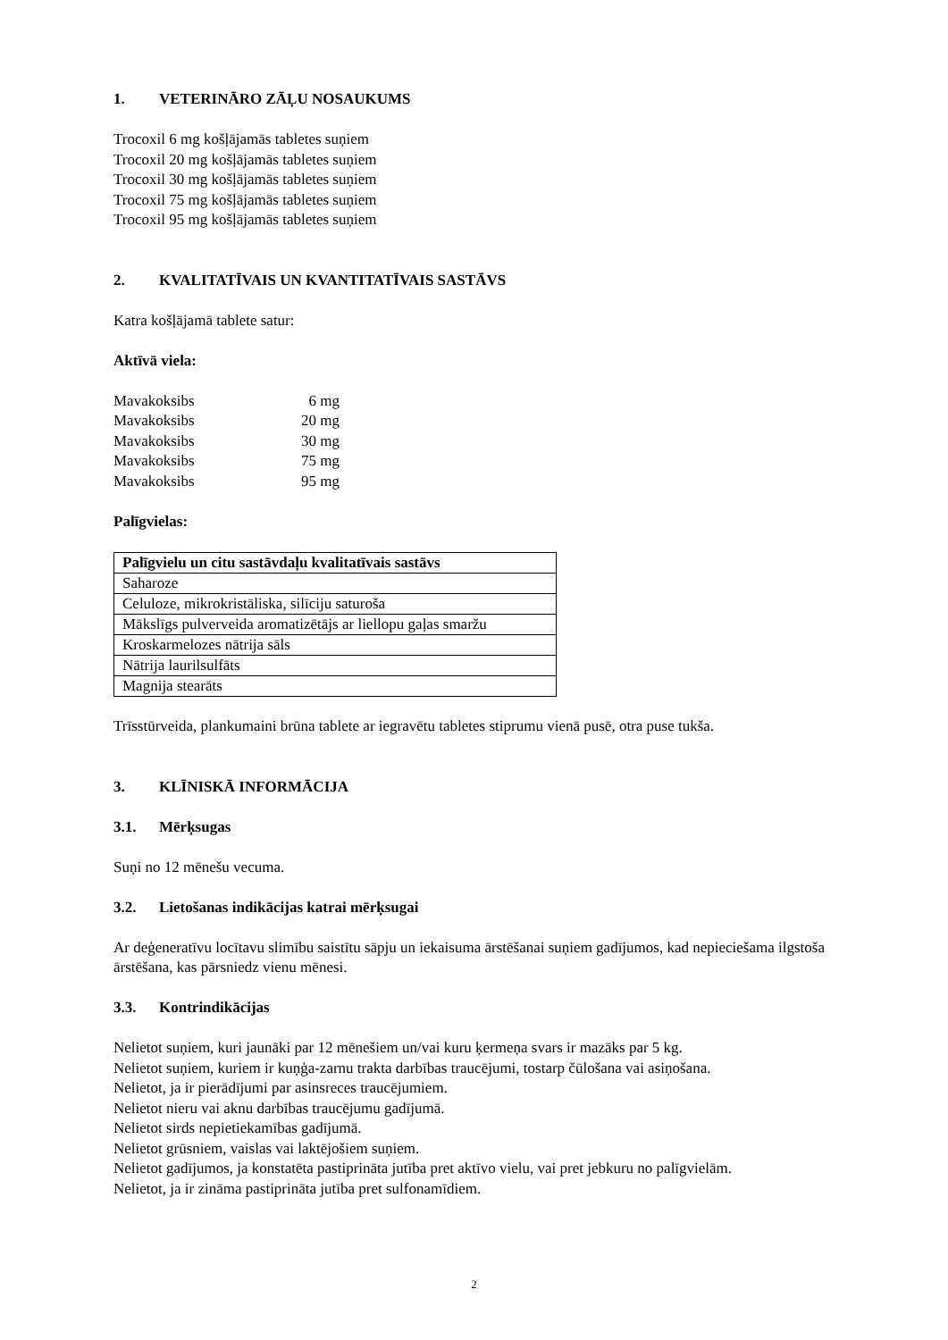1. VETERINĀRO ZĀĻU NOSAUKUMS
Trocoxil 6 mg košļājamās tabletes suņiem
Trocoxil 20 mg košļājamās tabletes suņiem
Trocoxil 30 mg košļājamās tabletes suņiem
Trocoxil 75 mg košļājamās tabletes suņiem
Trocoxil 95 mg košļājamās tabletes suņiem
2. KVALITATĪVAIS UN KVANTITATĪVAIS SASTĀVS
Katra košļājamā tablete satur:
Aktīvā viela:
| Mavakoksibs | 6 mg |
| Mavakoksibs | 20 mg |
| Mavakoksibs | 30 mg |
| Mavakoksibs | 75 mg |
| Mavakoksibs | 95 mg |
Palīgvielas:
| Palīgvielu un citu sastāvdaļu kvalitatīvais sastāvs |
| --- |
| Saharoze |
| Celuloze, mikrokristāliska, silīciju saturoša |
| Mākslīgs pulverveida aromatizētājs ar liellopu gaļas smaržu |
| Kroskarmelozes nātrija sāls |
| Nātrija laurilsulfāts |
| Magnija stearāts |
Trīsstūrveida, plankumaini brūna tablete ar iegravētu tabletes stiprumu vienā pusē, otra puse tukša.
3. KLĪNISKĀ INFORMĀCIJA
3.1. Mērķsugas
Suņi no 12 mēnešu vecuma.
3.2. Lietošanas indikācijas katrai mērķsugai
Ar deģeneratīvu locītavu slimību saistītu sāpju un iekaisuma ārstēšanai suņiem gadījumos, kad nepieciešama ilgstoša ārstēšana, kas pārsniedz vienu mēnesi.
3.3. Kontrindikācijas
Nelietot suņiem, kuri jaunāki par 12 mēnešiem un/vai kuru ķermeņa svars ir mazāks par 5 kg.
Nelietot suņiem, kuriem ir kuņģa-zarnu trakta darbības traucējumi, tostarp čūlošana vai asiņošana.
Nelietot, ja ir pierādījumi par asinsreces traucējumiem.
Nelietot nieru vai aknu darbības traucējumu gadījumā.
Nelietot sirds nepietiekamības gadījumā.
Nelietot grūsniem, vaislas vai laktējošiem suņiem.
Nelietot gadījumos, ja konstatēta pastiprināta jutība pret aktīvo vielu, vai pret jebkuru no palīgvielām.
Nelietot, ja ir zināma pastiprināta jutība pret sulfonamīdiem.
2